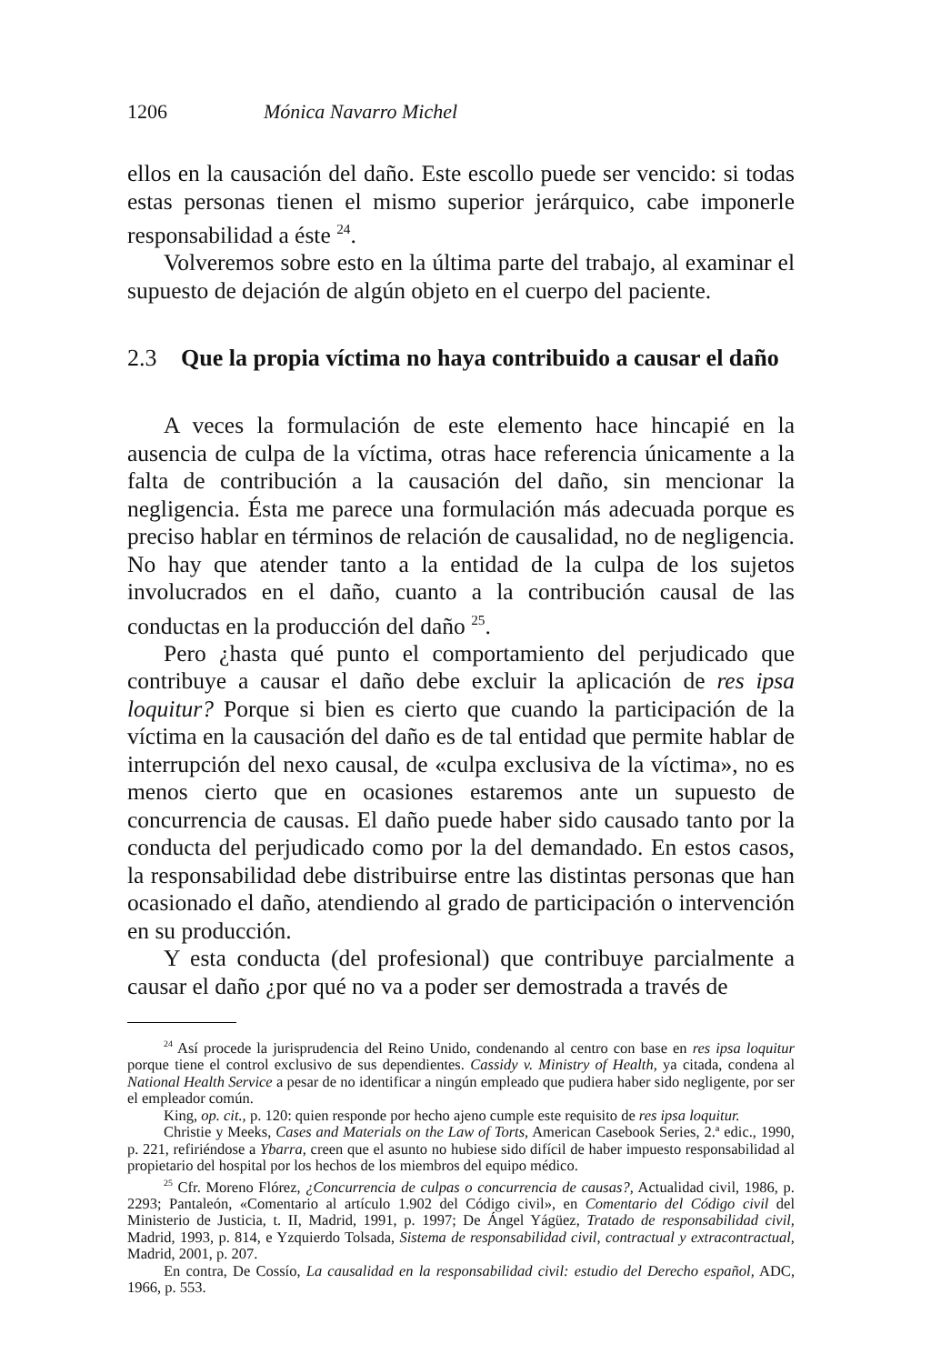1206 Mónica Navarro Michel
ellos en la causación del daño. Este escollo puede ser vencido: si todas estas personas tienen el mismo superior jerárquico, cabe imponerle responsabilidad a éste <sup>24</sup>.
Volveremos sobre esto en la última parte del trabajo, al examinar el supuesto de dejación de algún objeto en el cuerpo del paciente.
2.3 Que la propia víctima no haya contribuido a causar el daño
A veces la formulación de este elemento hace hincapié en la ausencia de culpa de la víctima, otras hace referencia únicamente a la falta de contribución a la causación del daño, sin mencionar la negligencia. Ésta me parece una formulación más adecuada porque es preciso hablar en términos de relación de causalidad, no de negligencia. No hay que atender tanto a la entidad de la culpa de los sujetos involucrados en el daño, cuanto a la contribución causal de las conductas en la producción del daño <sup>25</sup>.
Pero ¿hasta qué punto el comportamiento del perjudicado que contribuye a causar el daño debe excluir la aplicación de res ipsa loquitur? Porque si bien es cierto que cuando la participación de la víctima en la causación del daño es de tal entidad que permite hablar de interrupción del nexo causal, de «culpa exclusiva de la víctima», no es menos cierto que en ocasiones estaremos ante un supuesto de concurrencia de causas. El daño puede haber sido causado tanto por la conducta del perjudicado como por la del demandado. En estos casos, la responsabilidad debe distribuirse entre las distintas personas que han ocasionado el daño, atendiendo al grado de participación o intervención en su producción.
Y esta conducta (del profesional) que contribuye parcialmente a causar el daño ¿por qué no va a poder ser demostrada a través de
<sup>24</sup> Así procede la jurisprudencia del Reino Unido, condenando al centro con base en res ipsa loquitur porque tiene el control exclusivo de sus dependientes. Cassidy v. Ministry of Health, ya citada, condena al National Health Service a pesar de no identificar a ningún empleado que pudiera haber sido negligente, por ser el empleador común.
King, op. cit., p. 120: quien responde por hecho ajeno cumple este requisito de res ipsa loquitur.
Christie y Meeks, Cases and Materials on the Law of Torts, American Casebook Series, 2.ª edic., 1990, p. 221, refiriéndose a Ybarra, creen que el asunto no hubiese sido difícil de haber impuesto responsabilidad al propietario del hospital por los hechos de los miembros del equipo médico.
<sup>25</sup> Cfr. Moreno Flórez, ¿Concurrencia de culpas o concurrencia de causas?, Actualidad civil, 1986, p. 2293; Pantaleón, «Comentario al artículo 1.902 del Código civil», en Comentario del Código civil del Ministerio de Justicia, t. II, Madrid, 1991, p. 1997; De Ángel Yágüez, Tratado de responsabilidad civil, Madrid, 1993, p. 814, e Yzquierdo Tolsada, Sistema de responsabilidad civil, contractual y extracontractual, Madrid, 2001, p. 207.
En contra, De Cossío, La causalidad en la responsabilidad civil: estudio del Derecho español, ADC, 1966, p. 553.